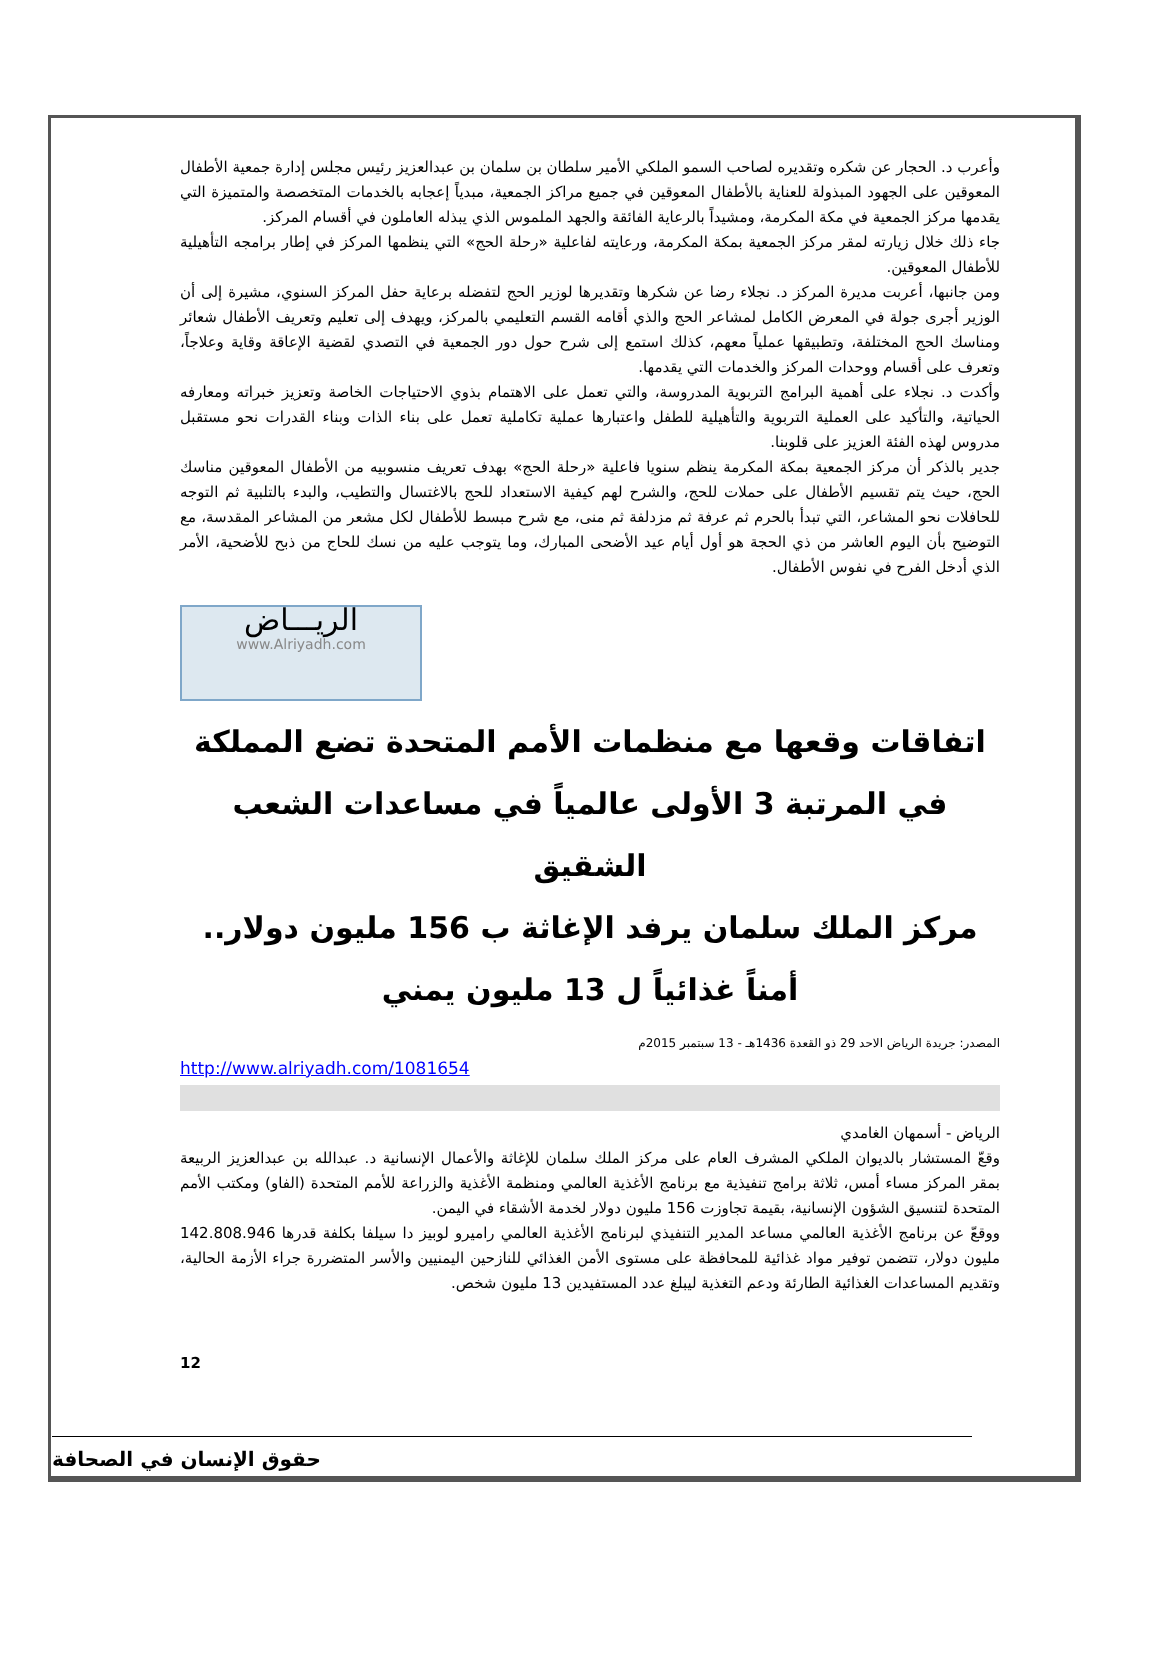وأعرب د. الحجار عن شكره وتقديره لصاحب السمو الملكي الأمير سلطان بن سلمان بن عبدالعزيز رئيس مجلس إدارة جمعية الأطفال المعوقين على الجهود المبذولة للعناية بالأطفال المعوقين في جميع مراكز الجمعية، مبدياً إعجابه بالخدمات المتخصصة والمتميزة التي يقدمها مركز الجمعية في مكة المكرمة، ومشيداً بالرعاية الفائقة والجهد الملموس الذي يبذله العاملون في أقسام المركز.
جاء ذلك خلال زيارته لمقر مركز الجمعية بمكة المكرمة، ورعايته لفاعلية «رحلة الحج» التي ينظمها المركز في إطار برامجه التأهيلية للأطفال المعوقين.
ومن جانبها، أعربت مديرة المركز د. نجلاء رضا عن شكرها وتقديرها لوزير الحج لتفضله برعاية حفل المركز السنوي، مشيرة إلى أن الوزير أجرى جولة في المعرض الكامل لمشاعر الحج والذي أقامه القسم التعليمي بالمركز، ويهدف إلى تعليم وتعريف الأطفال شعائر ومناسك الحج المختلفة، وتطبيقها عملياً معهم، كذلك استمع إلى شرح حول دور الجمعية في التصدي لقضية الإعاقة وقاية وعلاجاً، وتعرف على أقسام ووحدات المركز والخدمات التي يقدمها.
وأكدت د. نجلاء على أهمية البرامج التربوية المدروسة، والتي تعمل على الاهتمام بذوي الاحتياجات الخاصة وتعزيز خبراته ومعارفه الحياتية، والتأكيد على العملية التربوية والتأهيلية للطفل واعتبارها عملية تكاملية تعمل على بناء الذات وبناء القدرات نحو مستقبل مدروس لهذه الفئة العزيز على قلوبنا.
جدير بالذكر أن مركز الجمعية بمكة المكرمة ينظم سنويا فاعلية «رحلة الحج» بهدف تعريف منسوبيه من الأطفال المعوقين مناسك الحج، حيث يتم تقسيم الأطفال على حملات للحج، والشرح لهم كيفية الاستعداد للحج بالاغتسال والتطيب، والبدء بالتلبية ثم التوجه للحافلات نحو المشاعر، التي تبدأ بالحرم ثم عرفة ثم مزدلفة ثم منى، مع شرح مبسط للأطفال لكل مشعر من المشاعر المقدسة، مع التوضيح بأن اليوم العاشر من ذي الحجة هو أول أيام عيد الأضحى المبارك، وما يتوجب عليه من نسك للحاج من ذبح للأضحية، الأمر الذي أدخل الفرح في نفوس الأطفال.
الريـــاض
www.Alriyadh.com
اتفاقات وقعها مع منظمات الأمم المتحدة تضع المملكة في المرتبة 3 الأولى عالمياً في مساعدات الشعب الشقيق
مركز الملك سلمان يرفد الإغاثة ب 156 مليون دولار.. أمناً غذائياً ل 13 مليون يمني
المصدر: جريدة الرياض الاحد 29 ذو القعدة 1436هـ - 13 سبتمبر 2015م
http://www.alriyadh.com/1081654
الرياض - أسمهان الغامدي
وقعّ المستشار بالديوان الملكي المشرف العام على مركز الملك سلمان للإغاثة والأعمال الإنسانية د. عبدالله بن عبدالعزيز الربيعة بمقر المركز مساء أمس، ثلاثة برامج تنفيذية مع برنامج الأغذية العالمي ومنظمة الأغذية والزراعة للأمم المتحدة (الفاو) ومكتب الأمم المتحدة لتنسيق الشؤون الإنسانية، بقيمة تجاوزت 156 مليون دولار لخدمة الأشقاء في اليمن.
ووقعّ عن برنامج الأغذية العالمي مساعد المدير التنفيذي لبرنامج الأغذية العالمي راميرو لوبيز دا سيلفا بكلفة قدرها 142.808.946 مليون دولار، تتضمن توفير مواد غذائية للمحافظة على مستوى الأمن الغذائي للنازحين اليمنيين والأسر المتضررة جراء الأزمة الحالية، وتقديم المساعدات الغذائية الطارئة ودعم التغذية ليبلغ عدد المستفيدين 13 مليون شخص.
12
حقوق الإنسان في الصحافة